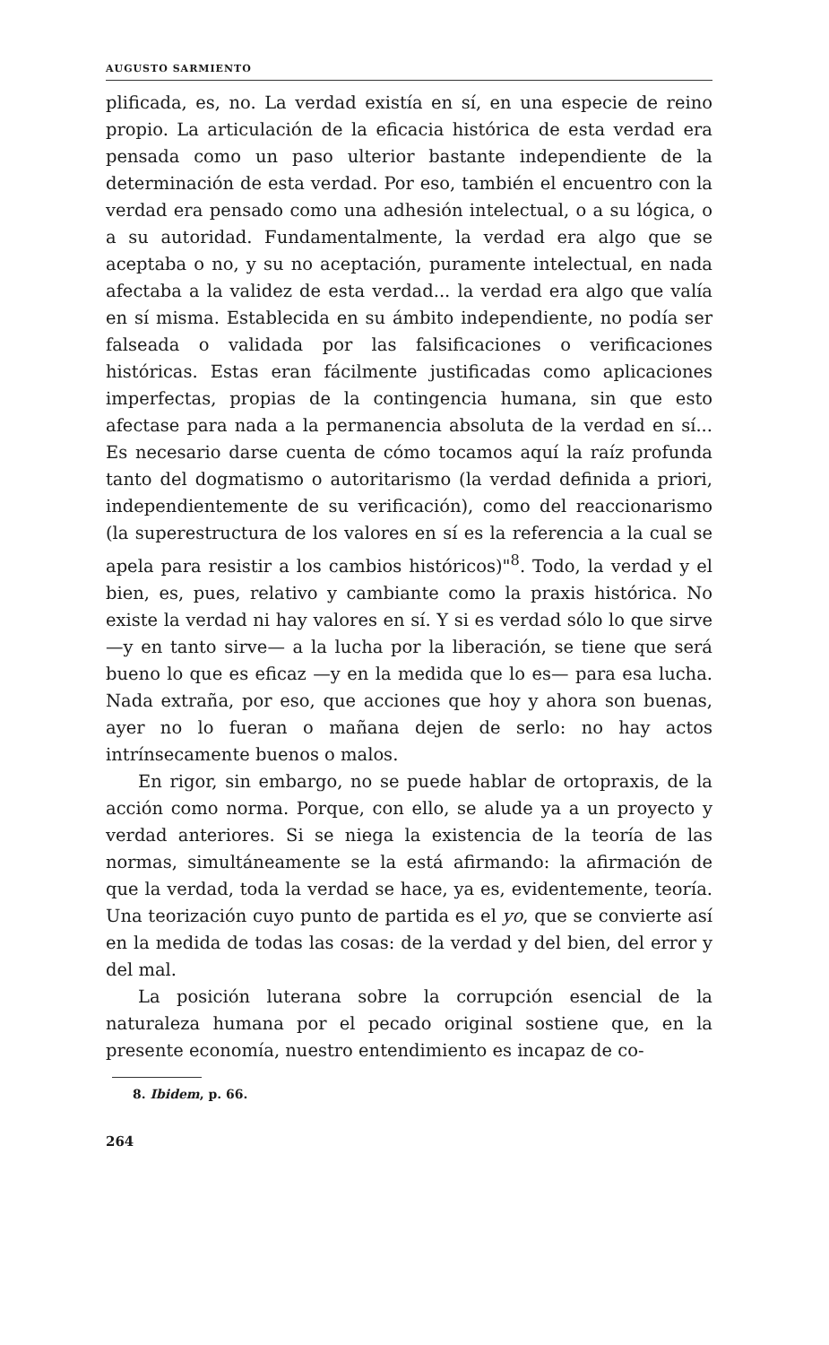AUGUSTO SARMIENTO
plificada, es, no. La verdad existía en sí, en una especie de reino propio. La articulación de la eficacia histórica de esta verdad era pensada como un paso ulterior bastante independiente de la determinación de esta verdad. Por eso, también el encuentro con la verdad era pensado como una adhesión intelectual, o a su lógica, o a su autoridad. Fundamentalmente, la verdad era algo que se aceptaba o no, y su no aceptación, puramente intelectual, en nada afectaba a la validez de esta verdad... la verdad era algo que valía en sí misma. Establecida en su ámbito independiente, no podía ser falseada o validada por las falsificaciones o verificaciones históricas. Estas eran fácilmente justificadas como aplicaciones imperfectas, propias de la contingencia humana, sin que esto afectase para nada a la permanencia absoluta de la verdad en sí... Es necesario darse cuenta de cómo tocamos aquí la raíz profunda tanto del dogmatismo o autoritarismo (la verdad definida a priori, independientemente de su verificación), como del reaccionarismo (la superestructura de los valores en sí es la referencia a la cual se apela para resistir a los cambios históricos)"<sup>8</sup>. Todo, la verdad y el bien, es, pues, relativo y cambiante como la praxis histórica. No existe la verdad ni hay valores en sí. Y si es verdad sólo lo que sirve —y en tanto sirve— a la lucha por la liberación, se tiene que será bueno lo que es eficaz —y en la medida que lo es— para esa lucha. Nada extraña, por eso, que acciones que hoy y ahora son buenas, ayer no lo fueran o mañana dejen de serlo: no hay actos intrínsecamente buenos o malos.
En rigor, sin embargo, no se puede hablar de ortopraxis, de la acción como norma. Porque, con ello, se alude ya a un proyecto y verdad anteriores. Si se niega la existencia de la teoría de las normas, simultáneamente se la está afirmando: la afirmación de que la verdad, toda la verdad se hace, ya es, evidentemente, teoría. Una teorización cuyo punto de partida es el yo, que se convierte así en la medida de todas las cosas: de la verdad y del bien, del error y del mal.
La posición luterana sobre la corrupción esencial de la naturaleza humana por el pecado original sostiene que, en la presente economía, nuestro entendimiento es incapaz de co-
8. Ibidem, p. 66.
264